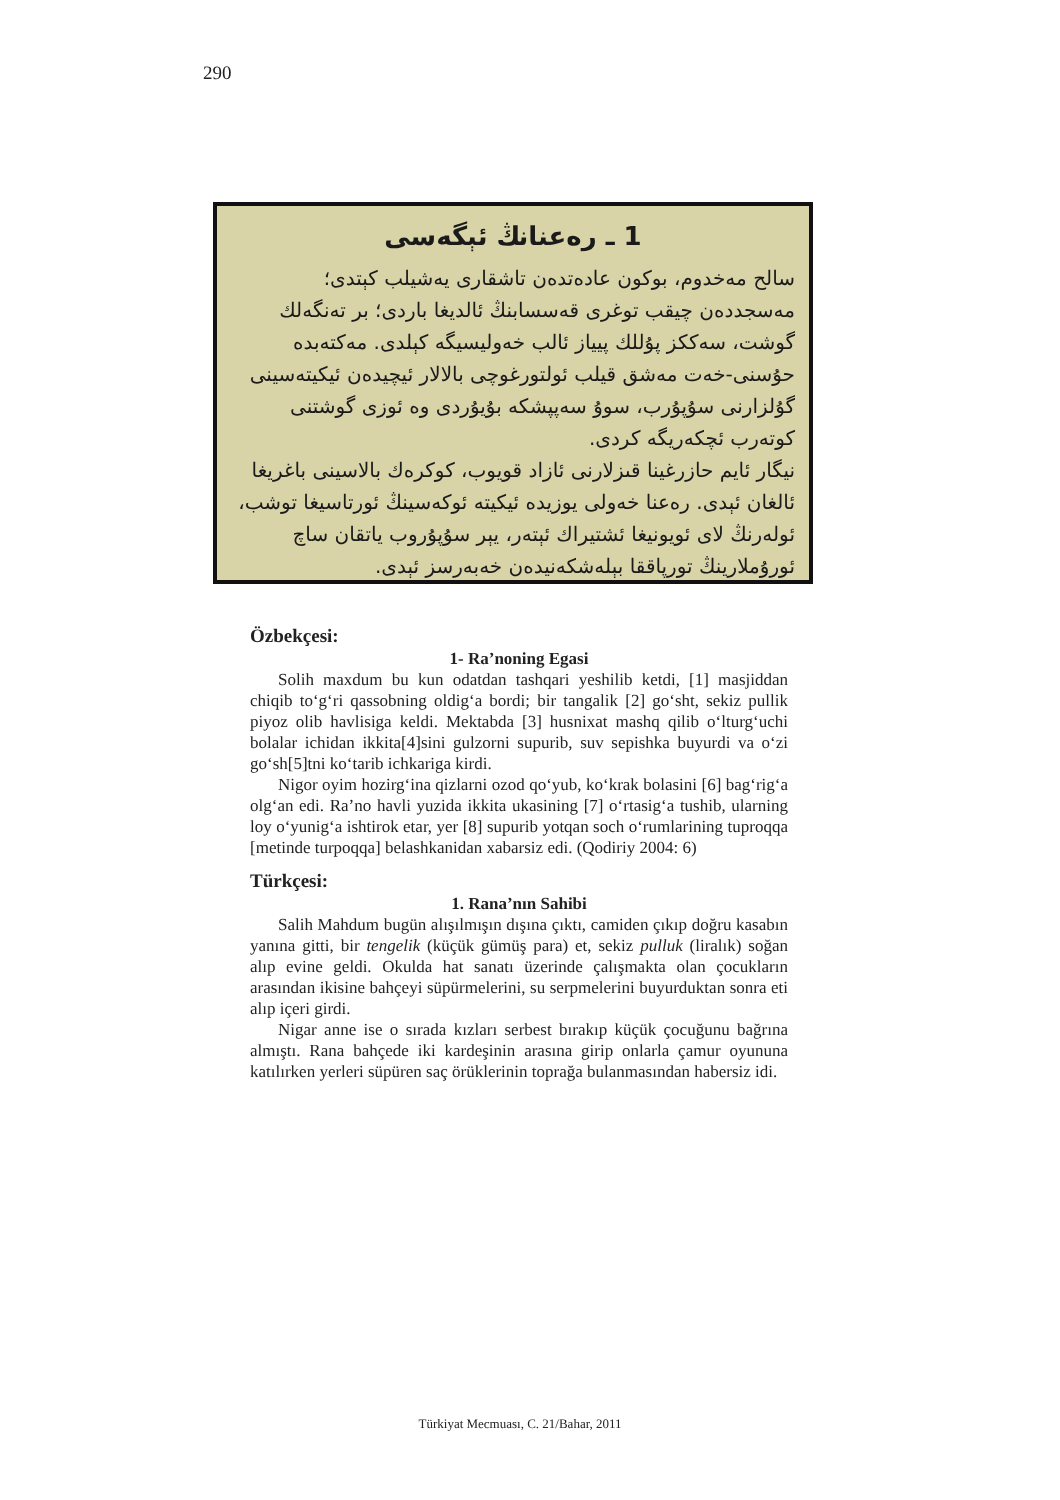290
1 ـ رەعنانڭ ئېگەسى
سالح مەخدوم، بوكون عادەتدەن تاشقارى يەشيلب كېتدى؛ مەسجددەن چيقب توغرى قەسسابنڭ ئالديغا باردى؛ بر تەنگەلك گوشت، سەككز پۇللك پيياز ئالب خەوليسيگە كېلدى. مەكتەبدە حۇسنى-خەت مەشق قيلب ئولتورغوچى بالالار ئيچيدەن ئيكيتەسينى گۇلزارنى سۇپۇرب، سوۇ سەپپشكە بۇيۇردى وە ئوزى گوشتنى كوتەرب ئچكەريگە كردى.
نيگار ئايم حازرغينا قىزلارنى ئازاد قويوب، كوكرەك بالاسينى باغريغا ئالغان ئېدى. رەعنا خەولى يوزيدە ئيكيتە ئوكەسينڭ ئورتاسيغا توشب، ئولەرنڭ لاى ئويونيغا ئشتيراك ئېتەر، يېر سۇپۇروب ياتقان ساچ ئورۇملارينڭ تورپاققا بېلەشكەنيدەن خەبەرسز ئېدى.
Özbekçesi:
1- Ra’noning Egasi
Solih maxdum bu kun odatdan tashqari yeshilib ketdi, [1] masjiddan chiqib to‘g‘ri qassobning oldig‘a bordi; bir tangalik [2] go‘sht, sekiz pullik piyoz olib havlisiga keldi. Mektabda [3] husnixat mashq qilib o‘lturg‘uchi bolalar ichidan ikkita[4]sini gulzorni supurib, suv sepishka buyurdi va o‘zi go‘sh[5]tni ko‘tarib ichkariga kirdi.
Nigor oyim hozirg‘ina qizlarni ozod qo‘yub, ko‘krak bolasini [6] bag‘rig‘a olg‘an edi. Ra’no havli yuzida ikkita ukasining [7] o‘rtasig‘a tushib, ularning loy o‘yunig‘a ishtirok etar, yer [8] supurib yotqan soch o‘rumlarining tuproqqa [metinde turpoqqa] belashkanidan xabarsiz edi. (Qodiriy 2004: 6)
Türkçesi:
1. Rana’nın Sahibi
Salih Mahdum bugün alışılmışın dışına çıktı, camiden çıkıp doğru kasabın yanına gitti, bir tengelik (küçük gümüş para) et, sekiz pulluk (liralık) soğan alıp evine geldi. Okulda hat sanatı üzerinde çalışmakta olan çocukların arasından ikisine bahçeyi süpürmelerini, su serpmelerini buyurduktan sonra eti alıp içeri girdi.
Nigar anne ise o sırada kızları serbest bırakıp küçük çocuğunu bağrına almıştı. Rana bahçede iki kardeşinin arasına girip onlarla çamur oyununa katılırken yerleri süpüren saç örüklerinin toprağa bulanmasından habersiz idi.
Türkiyat Mecmuası, C. 21/Bahar, 2011